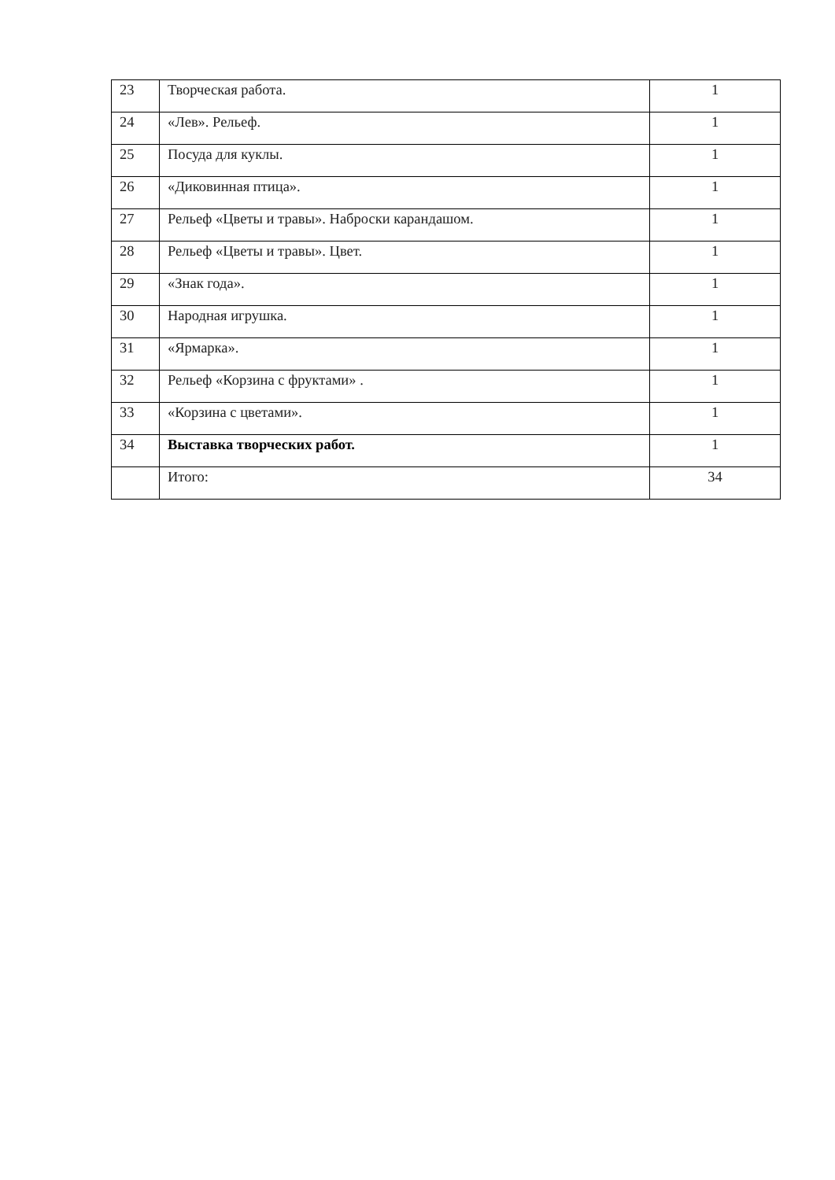| 23 | Творческая работа. | 1 |
| 24 | «Лев». Рельеф. | 1 |
| 25 | Посуда для куклы. | 1 |
| 26 | «Диковинная птица». | 1 |
| 27 | Рельеф «Цветы и травы». Наброски карандашом. | 1 |
| 28 | Рельеф «Цветы и травы». Цвет. | 1 |
| 29 | «Знак года». | 1 |
| 30 | Народная игрушка. | 1 |
| 31 | «Ярмарка». | 1 |
| 32 | Рельеф «Корзина с фруктами» . | 1 |
| 33 | «Корзина с цветами». | 1 |
| 34 | Выставка творческих работ. | 1 |
| | Итого: | 34 |